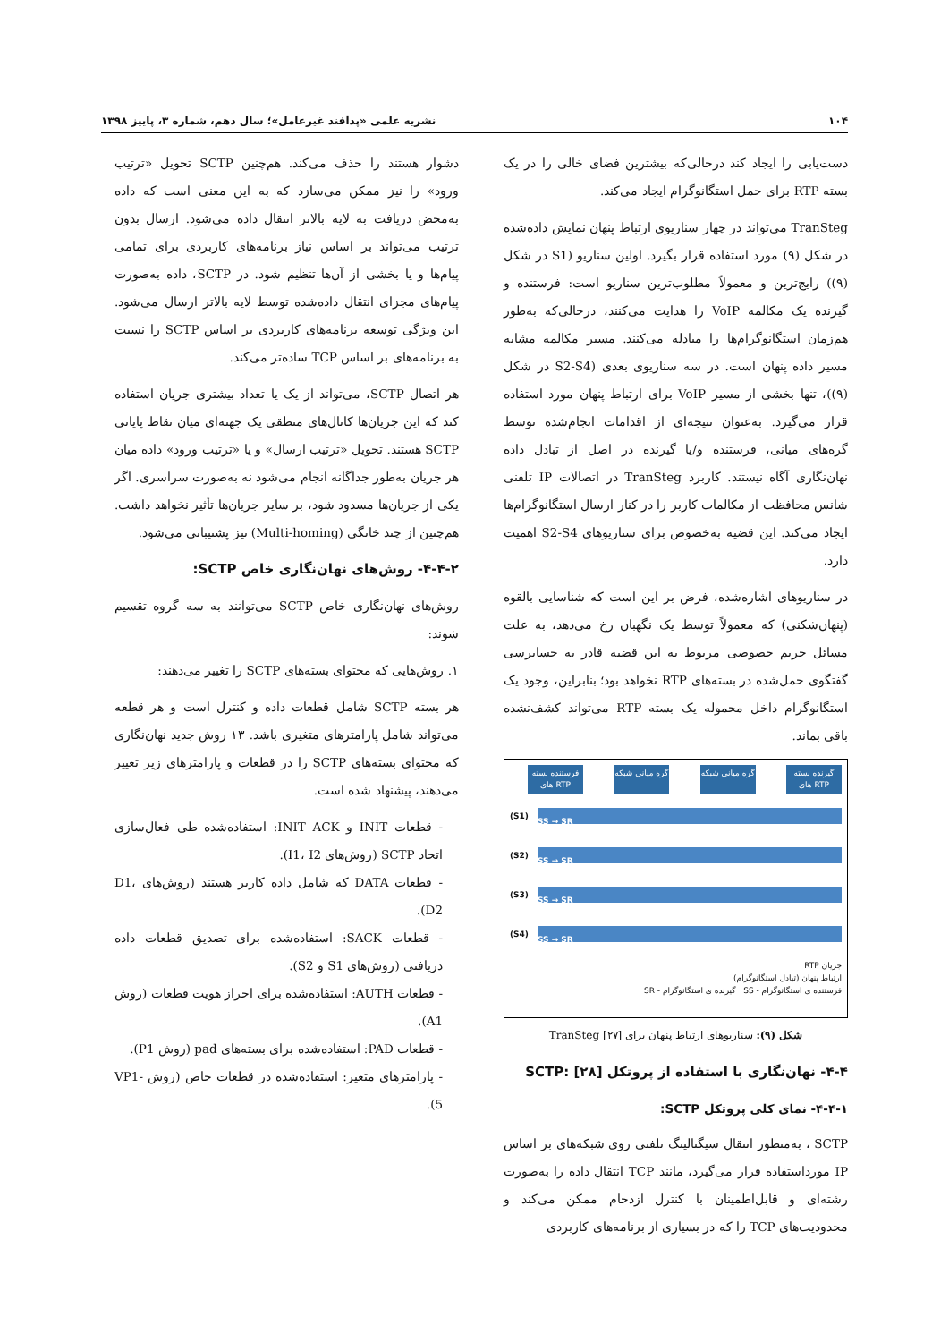۱۰۴ نشریه علمی «پدافند غیرعامل»؛ سال دهم، شماره ۳، پاییز ۱۳۹۸
دست‌یابی را ایجاد کند درحالی‌که بیشترین فضای خالی را در یک بسته RTP برای حمل استگانوگرام ایجاد می‌کند.
TranSteg می‌تواند در چهار سناریوی ارتباط پنهان نمایش داده‌شده در شکل (۹) مورد استفاده قرار بگیرد. اولین سناریو (S1 در شکل (۹)) رایج‌ترین و معمولاً مطلوب‌ترین سناریو است: فرستنده و گیرنده یک مکالمه VoIP را هدایت می‌کنند، درحالی‌که به‌طور هم‌زمان استگانوگرام‌ها را مبادله می‌کنند. مسیر مکالمه مشابه مسیر داده پنهان است. در سه سناریوی بعدی (S2-S4 در شکل (۹))، تنها بخشی از مسیر VoIP برای ارتباط پنهان مورد استفاده قرار می‌گیرد. به‌عنوان نتیجه‌ای از اقدامات انجام‌شده توسط گره‌های میانی، فرستنده و/یا گیرنده در اصل از تبادل داده نهان‌نگاری آگاه نیستند. کاربرد TranSteg در اتصالات IP تلفنی شانس محافظت از مکالمات کاربر را در کنار ارسال استگانوگرام‌ها ایجاد می‌کند. این قضیه به‌خصوص برای سناریوهای S2-S4 اهمیت دارد.
در سناریوهای اشاره‌شده، فرض بر این است که شناسایی بالقوه (پنهان‌شکنی) که معمولاً توسط یک نگهبان رخ می‌دهد، به علت مسائل حریم خصوصی مربوط به این قضیه قادر به حسابرسی گفتگوی حمل‌شده در بسته‌های RTP نخواهد بود؛ بنابراین، وجود یک استگانوگرام داخل محموله یک بسته RTP می‌تواند کشف‌نشده باقی بماند.
فرستنده بسته های RTP
گره میانی شبکه
گره میانی شبکه
گیرنده بسته های RTP
(S1)
SS → SR
(S2)
SS → SR
(S3)
SS → SR
(S4)
SS → SR
جریان RTP
ارتباط پنهان (تبادل استگانوگرام)
فرستنده ی استگانوگرام - SS گیرنده ی استگانوگرام - SR
شکل (۹): سناریوهای ارتباط پنهان برای TranSteg [۲۷]
۴-۴- نهان‌نگاری با استفاده از پروتکل SCTP: [۲۸]
۴-۴-۱- نمای کلی پروتکل SCTP:
SCTP ، به‌منظور انتقال سیگنالینگ تلفنی روی شبکه‌های بر اساس IP مورداستفاده قرار می‌گیرد، مانند TCP انتقال داده را به‌صورت رشته‌ای و قابل‌اطمینان با کنترل ازدحام ممکن می‌کند و محدودیت‌های TCP را که در بسیاری از برنامه‌های کاربردی
دشوار هستند را حذف می‌کند. هم‌چنین SCTP تحویل «ترتیب ورود» را نیز ممکن می‌سازد که به این معنی است که داده به‌محض دریافت به لایه بالاتر انتقال داده می‌شود. ارسال بدون ترتیب می‌تواند بر اساس نیاز برنامه‌های کاربردی برای تمامی پیام‌ها و یا بخشی از آن‌ها تنظیم شود. در SCTP، داده به‌صورت پیام‌های مجزای انتقال داده‌شده توسط لایه بالاتر ارسال می‌شود. این ویژگی توسعه برنامه‌های کاربردی بر اساس SCTP را نسبت به برنامه‌های بر اساس TCP ساده‌تر می‌کند.
هر اتصال SCTP، می‌تواند از یک یا تعداد بیشتری جریان استفاده کند که این جریان‌ها کانال‌های منطقی یک جهته‌ای میان نقاط پایانی SCTP هستند. تحویل «ترتیب ارسال» و یا «ترتیب ورود» داده میان هر جریان به‌طور جداگانه انجام می‌شود نه به‌صورت سراسری. اگر یکی از جریان‌ها مسدود شود، بر سایر جریان‌ها تأثیر نخواهد داشت. هم‌چنین از چند خانگی (Multi-homing) نیز پشتیبانی می‌شود.
۴-۴-۲- روش‌های نهان‌نگاری خاص SCTP:
روش‌های نهان‌نگاری خاص SCTP می‌توانند به سه گروه تقسیم شوند:
۱. روش‌هایی که محتوای بسته‌های SCTP را تغییر می‌دهند:
هر بسته SCTP شامل قطعات داده و کنترل است و هر قطعه می‌تواند شامل پارامترهای متغیری باشد. ۱۳ روش جدید نهان‌نگاری که محتوای بسته‌های SCTP را در قطعات و پارامترهای زیر تغییر می‌دهند، پیشنهاد شده است.
- قطعات INIT و INIT ACK: استفاده‌شده طی فعال‌سازی اتحاد SCTP (روش‌های I1، I2).
- قطعات DATA که شامل داده کاربر هستند (روش‌های D1، D2).
- قطعات SACK: استفاده‌شده برای تصدیق قطعات داده دریافتی (روش‌های S1 و S2).
- قطعات AUTH: استفاده‌شده برای احراز هویت قطعات (روش A1).
- قطعات PAD: استفاده‌شده برای بسته‌های pad (روش P1).
- پارامترهای متغیر: استفاده‌شده در قطعات خاص (روش VP1-5).